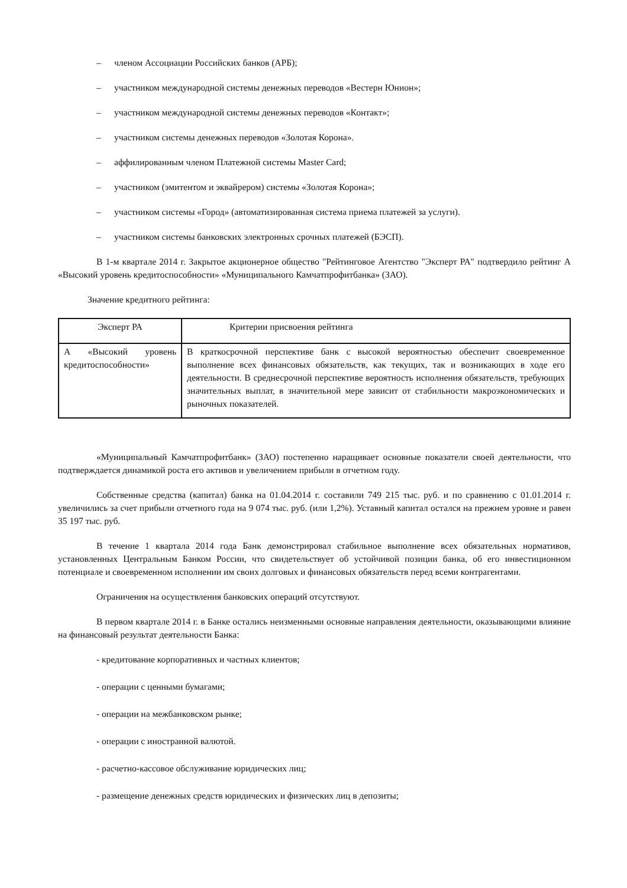– членом Ассоциации Российских банков (АРБ);
– участником международной системы денежных переводов «Вестерн Юнион»;
– участником международной системы денежных переводов «Контакт»;
– участником системы денежных переводов «Золотая Корона».
– аффилированным членом Платежной системы Master Card;
– участником (эмитентом и эквайрером) системы «Золотая Корона»;
– участником системы «Город» (автоматизированная система приема платежей за услуги).
– участником системы банковских электронных срочных платежей (БЭСП).
В 1-м квартале 2014 г. Закрытое акционерное общество "Рейтинговое Агентство "Эксперт РА" подтвердило рейтинг А «Высокий уровень кредитоспособности» «Муниципального Камчатпрофитбанка» (ЗАО).
Значение кредитного рейтинга:
| Эксперт РА | Критерии присвоения рейтинга |
| А «Высокий уровень кредитоспособности» | В краткосрочной перспективе банк с высокой вероятностью обеспечит своевременное выполнение всех финансовых обязательств, как текущих, так и возникающих в ходе его деятельности. В среднесрочной перспективе вероятность исполнения обязательств, требующих значительных выплат, в значительной мере зависит от стабильности макроэкономических и рыночных показателей. |
«Муниципальный Камчатпрофитбанк» (ЗАО) постепенно наращивает основные показатели своей деятельности, что подтверждается динамикой роста его активов и увеличением прибыли в отчетном году.
Собственные средства (капитал) банка на 01.04.2014 г. составили 749 215 тыс. руб. и по сравнению с 01.01.2014 г. увеличились за счет прибыли отчетного года на 9 074 тыс. руб. (или 1,2%). Уставный капитал остался на прежнем уровне и равен 35 197 тыс. руб.
В течение 1 квартала 2014 года Банк демонстрировал стабильное выполнение всех обязательных нормативов, установленных Центральным Банком России, что свидетельствует об устойчивой позиции банка, об его инвестиционном потенциале и своевременном исполнении им своих долговых и финансовых обязательств перед всеми контрагентами.
Ограничения на осуществления банковских операций отсутствуют.
В первом квартале 2014 г. в Банке остались неизменными основные направления деятельности, оказывающими влияние на финансовый результат деятельности Банка:
- кредитование корпоративных и частных клиентов;
- операции с ценными бумагами;
- операции на межбанковском рынке;
- операции с иностранной валютой.
- расчетно-кассовое обслуживание юридических лиц;
- размещение денежных средств юридических и физических лиц в депозиты;